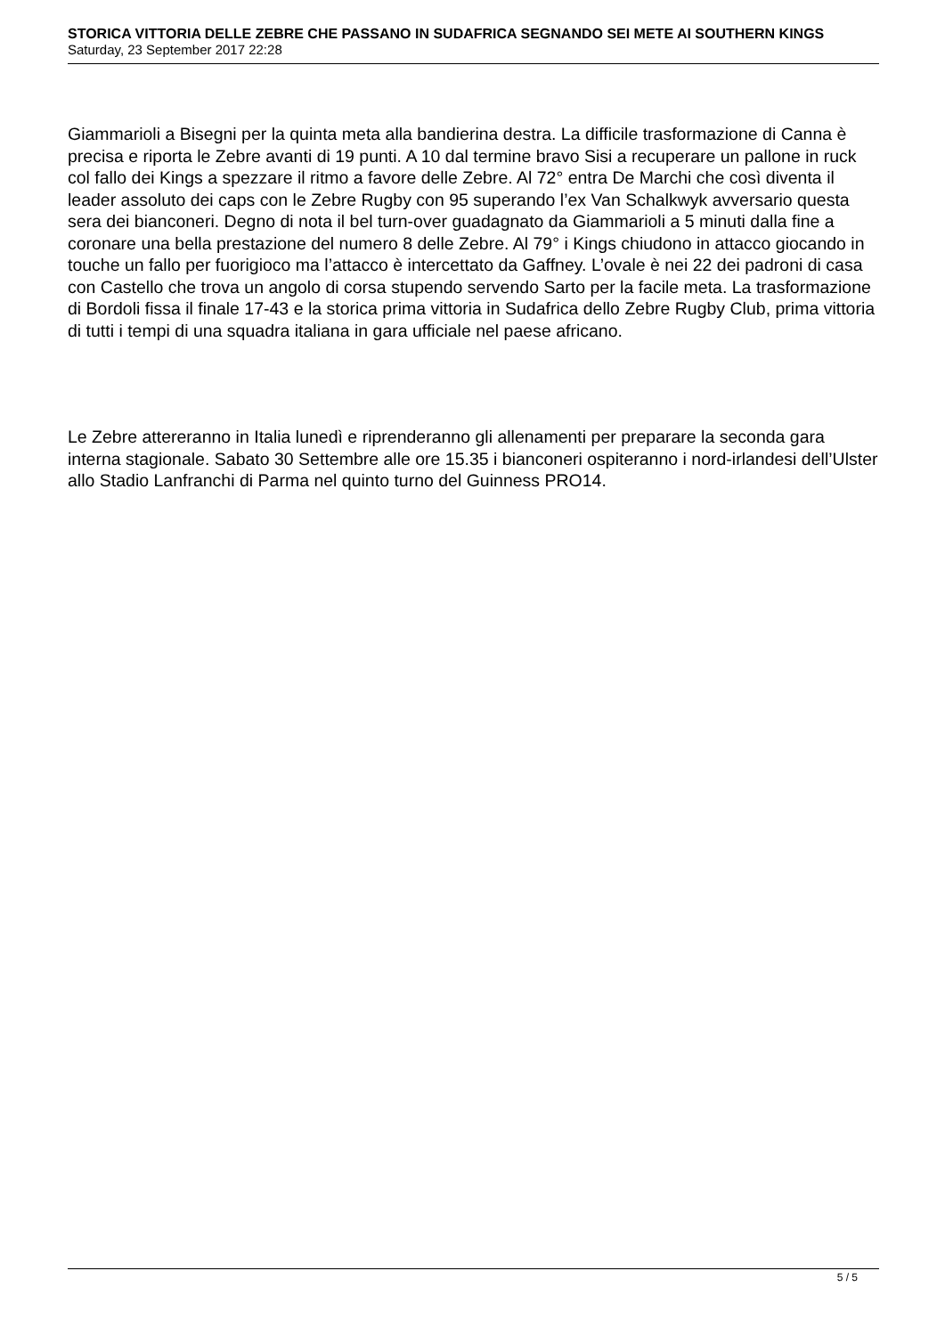STORICA VITTORIA DELLE ZEBRE CHE PASSANO IN SUDAFRICA SEGNANDO SEI METE AI SOUTHERN KINGS
Saturday, 23 September 2017 22:28
Giammarioli a Bisegni per la quinta meta alla bandierina destra. La difficile trasformazione di Canna è precisa e riporta le Zebre avanti di 19 punti. A 10 dal termine bravo Sisi a recuperare un pallone in ruck col fallo dei Kings a spezzare il ritmo a favore delle Zebre. Al 72° entra De Marchi che così diventa il leader assoluto dei caps con le Zebre Rugby con 95 superando l’ex Van Schalkwyk avversario questa sera dei bianconeri. Degno di nota il bel turn-over guadagnato da Giammarioli a 5 minuti dalla fine a coronare una bella prestazione del numero 8 delle Zebre. Al 79° i Kings chiudono in attacco giocando in touche un fallo per fuorigioco ma l’attacco è intercettato da Gaffney. L’ovale è nei 22 dei padroni di casa con Castello che trova un angolo di corsa stupendo servendo Sarto per la facile meta. La trasformazione di Bordoli fissa il finale 17-43 e la storica prima vittoria in Sudafrica dello Zebre Rugby Club, prima vittoria di tutti i tempi di una squadra italiana in gara ufficiale nel paese africano.
Le Zebre attereranno in Italia lunedì e riprenderanno gli allenamenti per preparare la seconda gara interna stagionale. Sabato 30 Settembre alle ore 15.35 i bianconeri ospiteranno i nord-irlandesi dell’Ulster allo Stadio Lanfranchi di Parma nel quinto turno del Guinness PRO14.
5 / 5